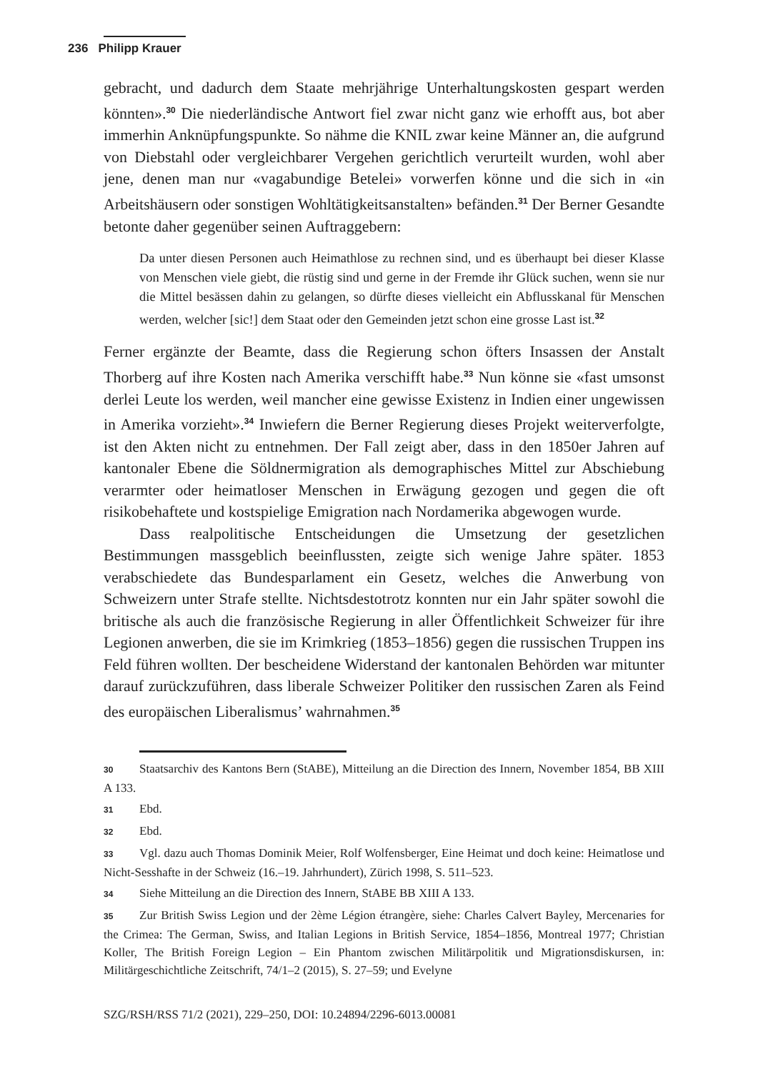236 Philipp Krauer
gebracht, und dadurch dem Staate mehrjährige Unterhaltungskosten gespart werden könnten».<sup>30</sup> Die niederländische Antwort fiel zwar nicht ganz wie erhofft aus, bot aber immerhin Anknüpfungspunkte. So nähme die KNIL zwar keine Männer an, die aufgrund von Diebstahl oder vergleichbarer Vergehen gerichtlich verurteilt wurden, wohl aber jene, denen man nur «vagabundige Betelei» vorwerfen könne und die sich in «in Arbeitshäusern oder sonstigen Wohltätigkeitsanstalten» befänden.<sup>31</sup> Der Berner Gesandte betonte daher gegenüber seinen Auftraggebern:
Da unter diesen Personen auch Heimathlose zu rechnen sind, und es überhaupt bei dieser Klasse von Menschen viele giebt, die rüstig sind und gerne in der Fremde ihr Glück suchen, wenn sie nur die Mittel besässen dahin zu gelangen, so dürfte dieses vielleicht ein Abflusskanal für Menschen werden, welcher [sic!] dem Staat oder den Gemeinden jetzt schon eine grosse Last ist.<sup>32</sup>
Ferner ergänzte der Beamte, dass die Regierung schon öfters Insassen der Anstalt Thorberg auf ihre Kosten nach Amerika verschifft habe.<sup>33</sup> Nun könne sie «fast umsonst derlei Leute los werden, weil mancher eine gewisse Existenz in Indien einer ungewissen in Amerika vorzieht».<sup>34</sup> Inwiefern die Berner Regierung dieses Projekt weiterverfolgte, ist den Akten nicht zu entnehmen. Der Fall zeigt aber, dass in den 1850er Jahren auf kantonaler Ebene die Söldnermigration als demographisches Mittel zur Abschiebung verarmter oder heimatloser Menschen in Erwägung gezogen und gegen die oft risikobehaftete und kostspielige Emigration nach Nordamerika abgewogen wurde.
Dass realpolitische Entscheidungen die Umsetzung der gesetzlichen Bestimmungen massgeblich beeinflussten, zeigte sich wenige Jahre später. 1853 verabschiedete das Bundesparlament ein Gesetz, welches die Anwerbung von Schweizern unter Strafe stellte. Nichtsdestotrotz konnten nur ein Jahr später sowohl die britische als auch die französische Regierung in aller Öffentlichkeit Schweizer für ihre Legionen anwerben, die sie im Krimkrieg (1853–1856) gegen die russischen Truppen ins Feld führen wollten. Der bescheidene Widerstand der kantonalen Behörden war mitunter darauf zurückzuführen, dass liberale Schweizer Politiker den russischen Zaren als Feind des europäischen Liberalismus’ wahrnahmen.<sup>35</sup>
30 Staatsarchiv des Kantons Bern (StABE), Mitteilung an die Direction des Innern, November 1854, BB XIII A 133.
31 Ebd.
32 Ebd.
33 Vgl. dazu auch Thomas Dominik Meier, Rolf Wolfensberger, Eine Heimat und doch keine: Heimatlose und Nicht-Sesshafte in der Schweiz (16.–19. Jahrhundert), Zürich 1998, S. 511–523.
34 Siehe Mitteilung an die Direction des Innern, StABE BB XIII A 133.
35 Zur British Swiss Legion und der 2ème Légion étrangère, siehe: Charles Calvert Bayley, Mercenaries for the Crimea: The German, Swiss, and Italian Legions in British Service, 1854–1856, Montreal 1977; Christian Koller, The British Foreign Legion – Ein Phantom zwischen Militärpolitik und Migrationsdiskursen, in: Militärgeschichtliche Zeitschrift, 74/1–2 (2015), S. 27–59; und Evelyne
SZG/RSH/RSS 71/2 (2021), 229–250, DOI: 10.24894/2296-6013.00081